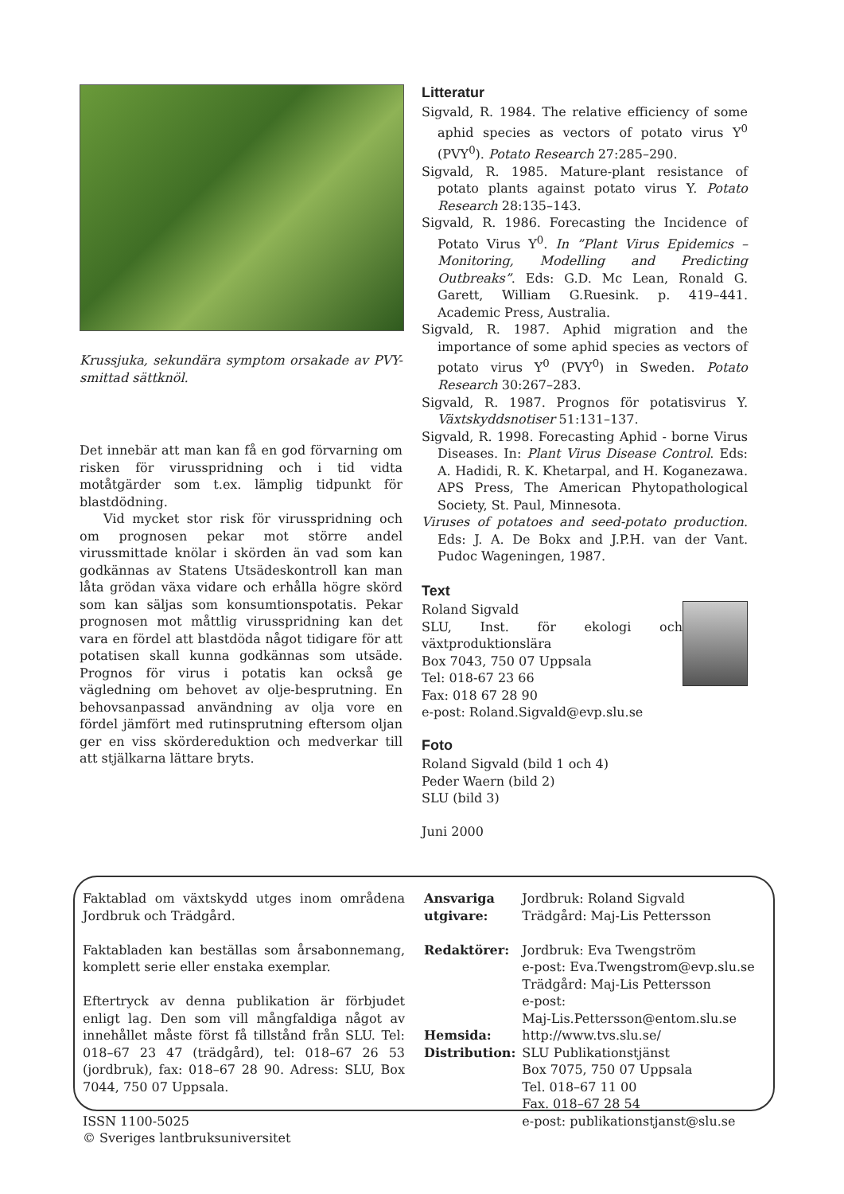Krussjuka, sekundära symptom orsakade av PVY-smittad sättknöl.
Det innebär att man kan få en god förvarning om risken för virusspridning och i tid vidta motåtgärder som t.ex. lämplig tidpunkt för blastdödning.
Vid mycket stor risk för virusspridning och om prognosen pekar mot större andel virussmittade knölar i skörden än vad som kan godkännas av Statens Utsädeskontroll kan man låta grödan växa vidare och erhålla högre skörd som kan säljas som konsumtionspotatis. Pekar prognosen mot måttlig virusspridning kan det vara en fördel att blastdöda något tidigare för att potatisen skall kunna godkännas som utsäde. Prognos för virus i potatis kan också ge vägledning om behovet av olje-besprutning. En behovsanpassad användning av olja vore en fördel jämfört med rutinsprutning eftersom oljan ger en viss skördereduktion och medverkar till att stjälkarna lättare bryts.
Litteratur
Sigvald, R. 1984. The relative efficiency of some aphid species as vectors of potato virus Y<sup>0</sup> (PVY<sup>0</sup>). Potato Research 27:285–290.
Sigvald, R. 1985. Mature-plant resistance of potato plants against potato virus Y. Potato Research 28:135–143.
Sigvald, R. 1986. Forecasting the Incidence of Potato Virus Y<sup>0</sup>. In ”Plant Virus Epidemics – Monitoring, Modelling and Predicting Outbreaks”. Eds: G.D. Mc Lean, Ronald G. Garett, William G.Ruesink. p. 419–441. Academic Press, Australia.
Sigvald, R. 1987. Aphid migration and the importance of some aphid species as vectors of potato virus Y<sup>0</sup> (PVY<sup>0</sup>) in Sweden. Potato Research 30:267–283.
Sigvald, R. 1987. Prognos för potatisvirus Y. Växtskyddsnotiser 51:131–137.
Sigvald, R. 1998. Forecasting Aphid - borne Virus Diseases. In: Plant Virus Disease Control. Eds: A. Hadidi, R. K. Khetarpal, and H. Koganezawa. APS Press, The American Phytopathological Society, St. Paul, Minnesota.
Viruses of potatoes and seed-potato production. Eds: J. A. De Bokx and J.P.H. van der Vant. Pudoc Wageningen, 1987.
Text
Roland Sigvald
SLU, Inst. för ekologi och växtproduktionslära
Box 7043, 750 07 Uppsala
Tel: 018-67 23 66
Fax: 018 67 28 90
e-post: Roland.Sigvald@evp.slu.se
Foto
Roland Sigvald (bild 1 och 4)
Peder Waern (bild 2)
SLU (bild 3)
Juni 2000
Faktablad om växtskydd utges inom områdena Jordbruk och Trädgård.
Faktabladen kan beställas som årsabonnemang, komplett serie eller enstaka exemplar.
Eftertryck av denna publikation är förbjudet enligt lag. Den som vill mångfaldiga något av innehållet måste först få tillstånd från SLU. Tel: 018–67 23 47 (trädgård), tel: 018–67 26 53 (jordbruk), fax: 018–67 28 90. Adress: SLU, Box 7044, 750 07 Uppsala.
ISSN 1100-5025
© Sveriges lantbruksuniversitet
| Ansvariga utgivare: | Jordbruk: Roland Sigvald Trädgård: Maj-Lis Pettersson |
| Redaktörer: | Jordbruk: Eva Twengström e-post: Eva.Twengstrom@evp.slu.se Trädgård: Maj-Lis Pettersson e-post: Maj-Lis.Pettersson@entom.slu.se |
| Hemsida: | http://www.tvs.slu.se/ |
| Distribution: | SLU Publikationstjänst Box 7075, 750 07 Uppsala Tel. 018–67 11 00 Fax. 018–67 28 54 e-post: publikationstjanst@slu.se |